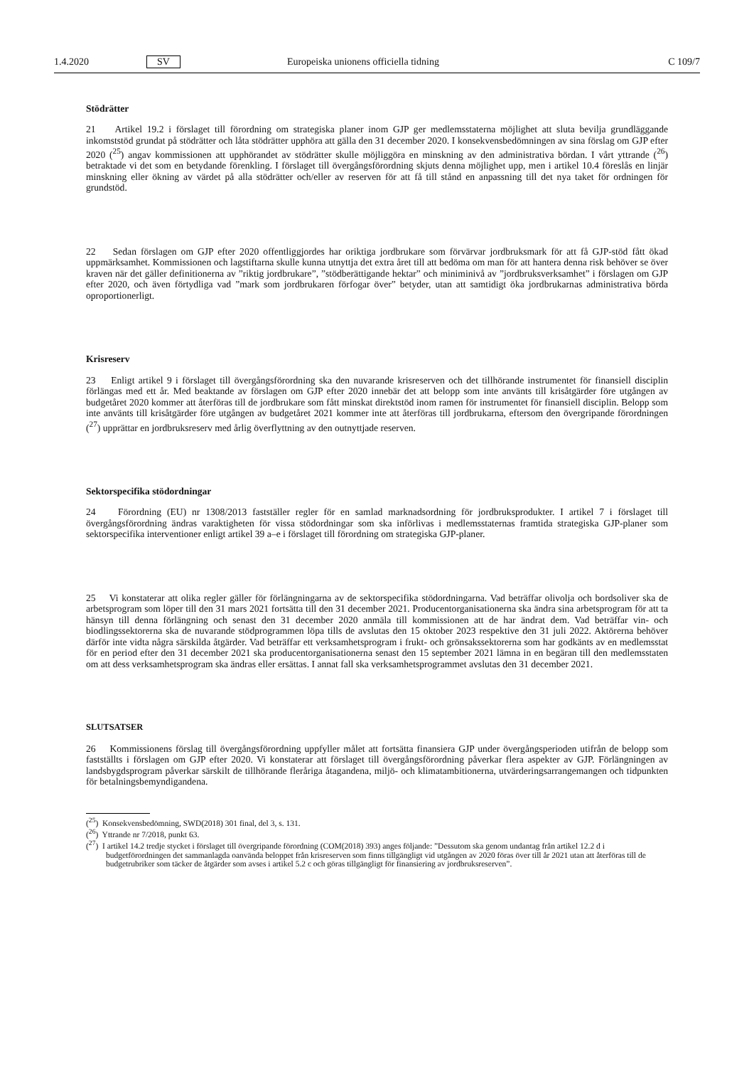1.4.2020 SV Europeiska unionens officiella tidning C 109/7
Stödrätter
21 Artikel 19.2 i förslaget till förordning om strategiska planer inom GJP ger medlemsstaterna möjlighet att sluta bevilja grundläggande inkomststöd grundat på stödrätter och låta stödrätter upphöra att gälla den 31 december 2020. I konsekvensbedömningen av sina förslag om GJP efter 2020 (<sup>25</sup>) angav kommissionen att upphörandet av stödrätter skulle möjliggöra en minskning av den administrativa bördan. I vårt yttrande (<sup>26</sup>) betraktade vi det som en betydande förenkling. I förslaget till övergångsförordning skjuts denna möjlighet upp, men i artikel 10.4 föreslås en linjär minskning eller ökning av värdet på alla stödrätter och/eller av reserven för att få till stånd en anpassning till det nya taket för ordningen för grundstöd.
22 Sedan förslagen om GJP efter 2020 offentliggjordes har oriktiga jordbrukare som förvärvar jordbruksmark för att få GJP-stöd fått ökad uppmärksamhet. Kommissionen och lagstiftarna skulle kunna utnyttja det extra året till att bedöma om man för att hantera denna risk behöver se över kraven när det gäller definitionerna av ”riktig jordbrukare”, ”stödberättigande hektar” och miniminivå av ”jordbruksverksamhet” i förslagen om GJP efter 2020, och även förtydliga vad ”mark som jordbrukaren förfogar över” betyder, utan att samtidigt öka jordbrukarnas administrativa börda oproportionerligt.
Krisreserv
23 Enligt artikel 9 i förslaget till övergångsförordning ska den nuvarande krisreserven och det tillhörande instrumentet för finansiell disciplin förlängas med ett år. Med beaktande av förslagen om GJP efter 2020 innebär det att belopp som inte använts till krisåtgärder före utgången av budgetåret 2020 kommer att återföras till de jordbrukare som fått minskat direktstöd inom ramen för instrumentet för finansiell disciplin. Belopp som inte använts till krisåtgärder före utgången av budgetåret 2021 kommer inte att återföras till jordbrukarna, eftersom den övergripande förordningen (<sup>27</sup>) upprättar en jordbruksreserv med årlig överflyttning av den outnyttjade reserven.
Sektorspecifika stödordningar
24 Förordning (EU) nr 1308/2013 fastställer regler för en samlad marknadsordning för jordbruksprodukter. I artikel 7 i förslaget till övergångsförordning ändras varaktigheten för vissa stödordningar som ska införlivas i medlemsstaternas framtida strategiska GJP-planer som sektorspecifika interventioner enligt artikel 39 a–e i förslaget till förordning om strategiska GJP-planer.
25 Vi konstaterar att olika regler gäller för förlängningarna av de sektorspecifika stödordningarna. Vad beträffar olivolja och bordsoliver ska de arbetsprogram som löper till den 31 mars 2021 fortsätta till den 31 december 2021. Producentorganisationerna ska ändra sina arbetsprogram för att ta hänsyn till denna förlängning och senast den 31 december 2020 anmäla till kommissionen att de har ändrat dem. Vad beträffar vin- och biodlingssektorerna ska de nuvarande stödprogrammen löpa tills de avslutas den 15 oktober 2023 respektive den 31 juli 2022. Aktörerna behöver därför inte vidta några särskilda åtgärder. Vad beträffar ett verksamhetsprogram i frukt- och grönsakssektorerna som har godkänts av en medlemsstat för en period efter den 31 december 2021 ska producentorganisationerna senast den 15 september 2021 lämna in en begäran till den medlemsstaten om att dess verksamhetsprogram ska ändras eller ersättas. I annat fall ska verksamhetsprogrammet avslutas den 31 december 2021.
SLUTSATSER
26 Kommissionens förslag till övergångsförordning uppfyller målet att fortsätta finansiera GJP under övergångsperioden utifrån de belopp som fastställts i förslagen om GJP efter 2020. Vi konstaterar att förslaget till övergångsförordning påverkar flera aspekter av GJP. Förlängningen av landsbygdsprogram påverkar särskilt de tillhörande fleråriga åtagandena, miljö- och klimatambitionerna, utvärderingsarrangemangen och tidpunkten för betalningsbemyndigandena.
(<sup>25</sup>) Konsekvensbedömning, SWD(2018) 301 final, del 3, s. 131.
(<sup>26</sup>) Yttrande nr 7/2018, punkt 63.
(<sup>27</sup>) I artikel 14.2 tredje stycket i förslaget till övergripande förordning (COM(2018) 393) anges följande: ”Dessutom ska genom undantag från artikel 12.2 d i budgetförordningen det sammanlagda oanvända beloppet från krisreserven som finns tillgängligt vid utgången av 2020 föras över till år 2021 utan att återföras till de budgetrubriker som täcker de åtgärder som avses i artikel 5.2 c och göras tillgängligt för finansiering av jordbruksreserven”.